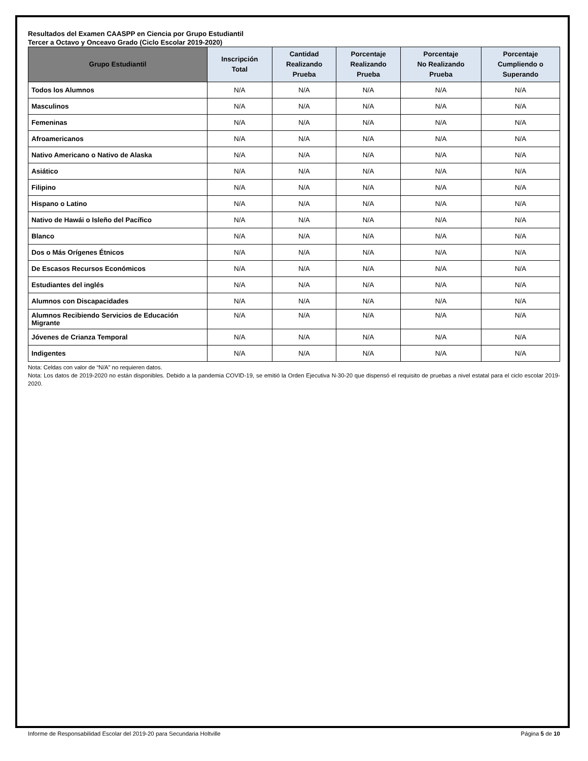Resultados del Examen CAASPP en Ciencia por Grupo Estudiantil
Tercer a Octavo y Onceavo Grado (Ciclo Escolar 2019-2020)
| Grupo Estudiantil | Inscripción Total | Cantidad Realizando Prueba | Porcentaje Realizando Prueba | Porcentaje No Realizando Prueba | Porcentaje Cumpliendo o Superando |
| --- | --- | --- | --- | --- | --- |
| Todos los Alumnos | N/A | N/A | N/A | N/A | N/A |
| Masculinos | N/A | N/A | N/A | N/A | N/A |
| Femeninas | N/A | N/A | N/A | N/A | N/A |
| Afroamericanos | N/A | N/A | N/A | N/A | N/A |
| Nativo Americano o Nativo de Alaska | N/A | N/A | N/A | N/A | N/A |
| Asiático | N/A | N/A | N/A | N/A | N/A |
| Filipino | N/A | N/A | N/A | N/A | N/A |
| Hispano o Latino | N/A | N/A | N/A | N/A | N/A |
| Nativo de Hawái o Isleño del Pacífico | N/A | N/A | N/A | N/A | N/A |
| Blanco | N/A | N/A | N/A | N/A | N/A |
| Dos o Más Orígenes Étnicos | N/A | N/A | N/A | N/A | N/A |
| De Escasos Recursos Económicos | N/A | N/A | N/A | N/A | N/A |
| Estudiantes del inglés | N/A | N/A | N/A | N/A | N/A |
| Alumnos con Discapacidades | N/A | N/A | N/A | N/A | N/A |
| Alumnos Recibiendo Servicios de Educación Migrante | N/A | N/A | N/A | N/A | N/A |
| Jóvenes de Crianza Temporal | N/A | N/A | N/A | N/A | N/A |
| Indigentes | N/A | N/A | N/A | N/A | N/A |
Nota: Celdas con valor de “N/A” no requieren datos.
Nota: Los datos de 2019-2020 no están disponibles. Debido a la pandemia COVID-19, se emitió la Orden Ejecutiva N-30-20 que dispensó el requisito de pruebas a nivel estatal para el ciclo escolar 2019-2020.
Informe de Responsabilidad Escolar del 2019-20 para Secundaria Holtville Página 5 de 10